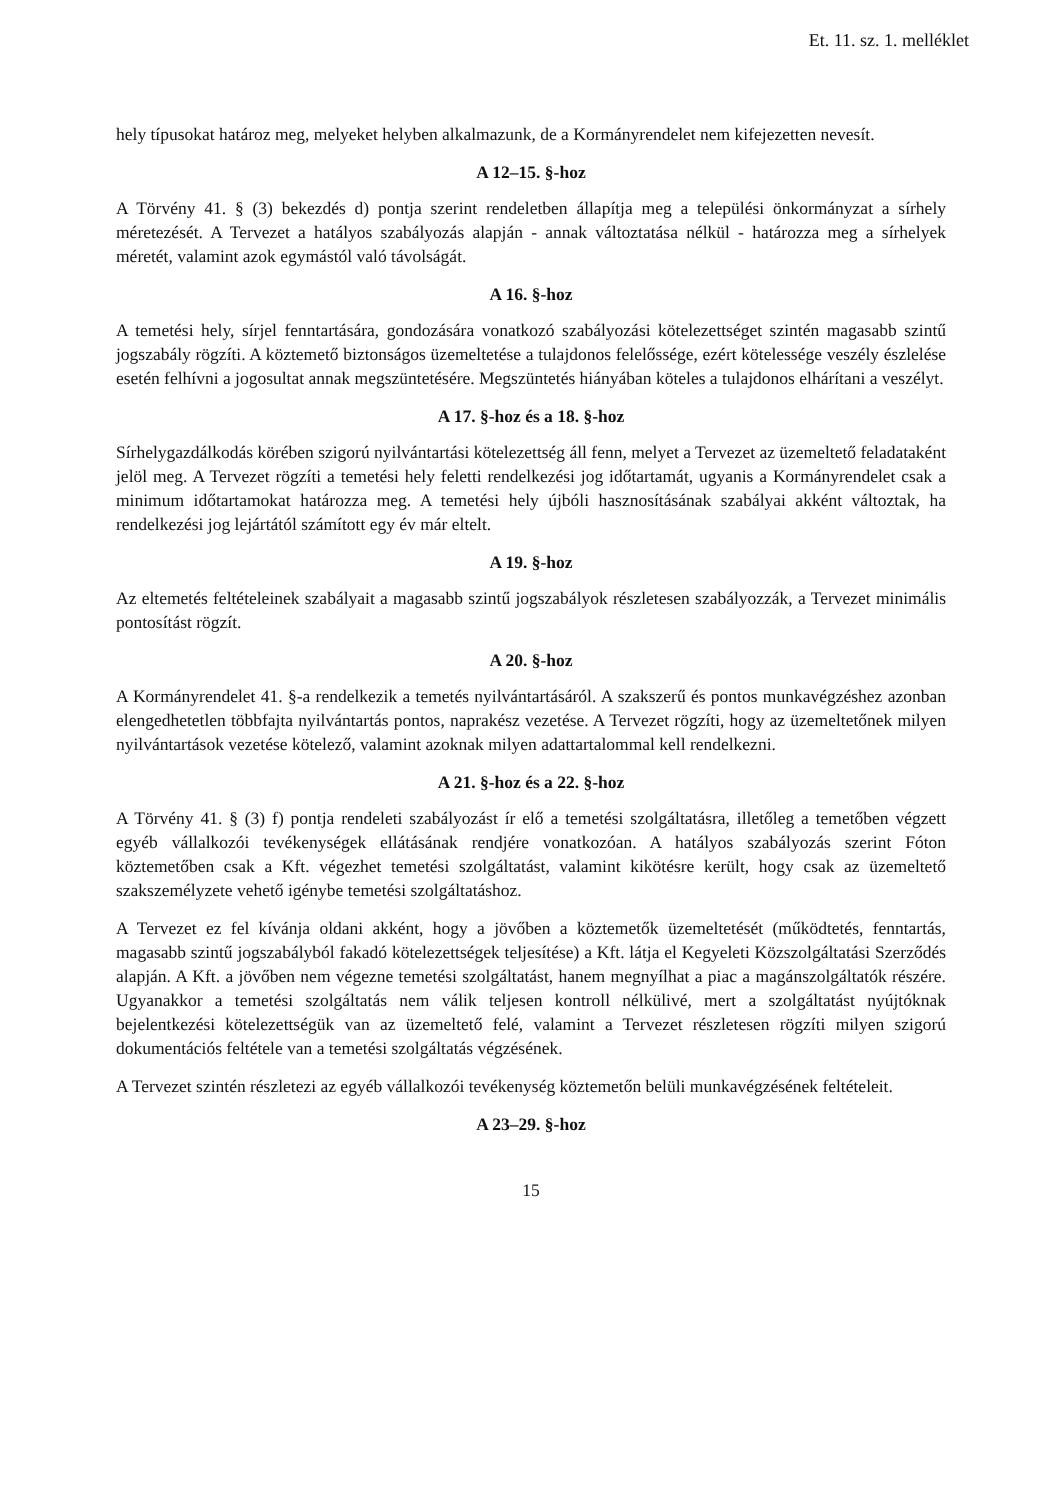Et. 11. sz. 1. melléklet
hely típusokat határoz meg, melyeket helyben alkalmazunk, de a Kormányrendelet nem kifejezetten nevesít.
A 12–15. §-hoz
A Törvény 41. § (3) bekezdés d) pontja szerint rendeletben állapítja meg a települési önkormányzat a sírhely méretezését. A Tervezet a hatályos szabályozás alapján - annak változtatása nélkül - határozza meg a sírhelyek méretét, valamint azok egymástól való távolságát.
A 16. §-hoz
A temetési hely, sírjel fenntartására, gondozására vonatkozó szabályozási kötelezettséget szintén magasabb szintű jogszabály rögzíti. A köztemető biztonságos üzemeltetése a tulajdonos felelőssége, ezért kötelessége veszély észlelése esetén felhívni a jogosultat annak megszüntetésére. Megszüntetés hiányában köteles a tulajdonos elhárítani a veszélyt.
A 17. §-hoz és a 18. §-hoz
Sírhelygazdálkodás körében szigorú nyilvántartási kötelezettség áll fenn, melyet a Tervezet az üzemeltető feladataként jelöl meg. A Tervezet rögzíti a temetési hely feletti rendelkezési jog időtartamát, ugyanis a Kormányrendelet csak a minimum időtartamokat határozza meg. A temetési hely újbóli hasznosításának szabályai akként változtak, ha rendelkezési jog lejártától számított egy év már eltelt.
A 19. §-hoz
Az eltemetés feltételeinek szabályait a magasabb szintű jogszabályok részletesen szabályozzák, a Tervezet minimális pontosítást rögzít.
A 20. §-hoz
A Kormányrendelet 41. §-a rendelkezik a temetés nyilvántartásáról. A szakszerű és pontos munkavégzéshez azonban elengedhetetlen többfajta nyilvántartás pontos, naprakész vezetése. A Tervezet rögzíti, hogy az üzemeltetőnek milyen nyilvántartások vezetése kötelező, valamint azoknak milyen adattartalommal kell rendelkezni.
A 21. §-hoz és a 22. §-hoz
A Törvény 41. § (3) f) pontja rendeleti szabályozást ír elő a temetési szolgáltatásra, illetőleg a temetőben végzett egyéb vállalkozói tevékenységek ellátásának rendjére vonatkozóan. A hatályos szabályozás szerint Fóton köztemetőben csak a Kft. végezhet temetési szolgáltatást, valamint kikötésre került, hogy csak az üzemeltető szakszemélyzete vehető igénybe temetési szolgáltatáshoz.
A Tervezet ez fel kívánja oldani akként, hogy a jövőben a köztemetők üzemeltetését (működtetés, fenntartás, magasabb szintű jogszabályból fakadó kötelezettségek teljesítése) a Kft. látja el Kegyeleti Közszolgáltatási Szerződés alapján. A Kft. a jövőben nem végezne temetési szolgáltatást, hanem megnyílhat a piac a magánszolgáltatók részére. Ugyanakkor a temetési szolgáltatás nem válik teljesen kontroll nélkülivé, mert a szolgáltatást nyújtóknak bejelentkezési kötelezettségük van az üzemeltető felé, valamint a Tervezet részletesen rögzíti milyen szigorú dokumentációs feltétele van a temetési szolgáltatás végzésének.
A Tervezet szintén részletezi az egyéb vállalkozói tevékenység köztemetőn belüli munkavégzésének feltételeit.
A 23–29. §-hoz
15